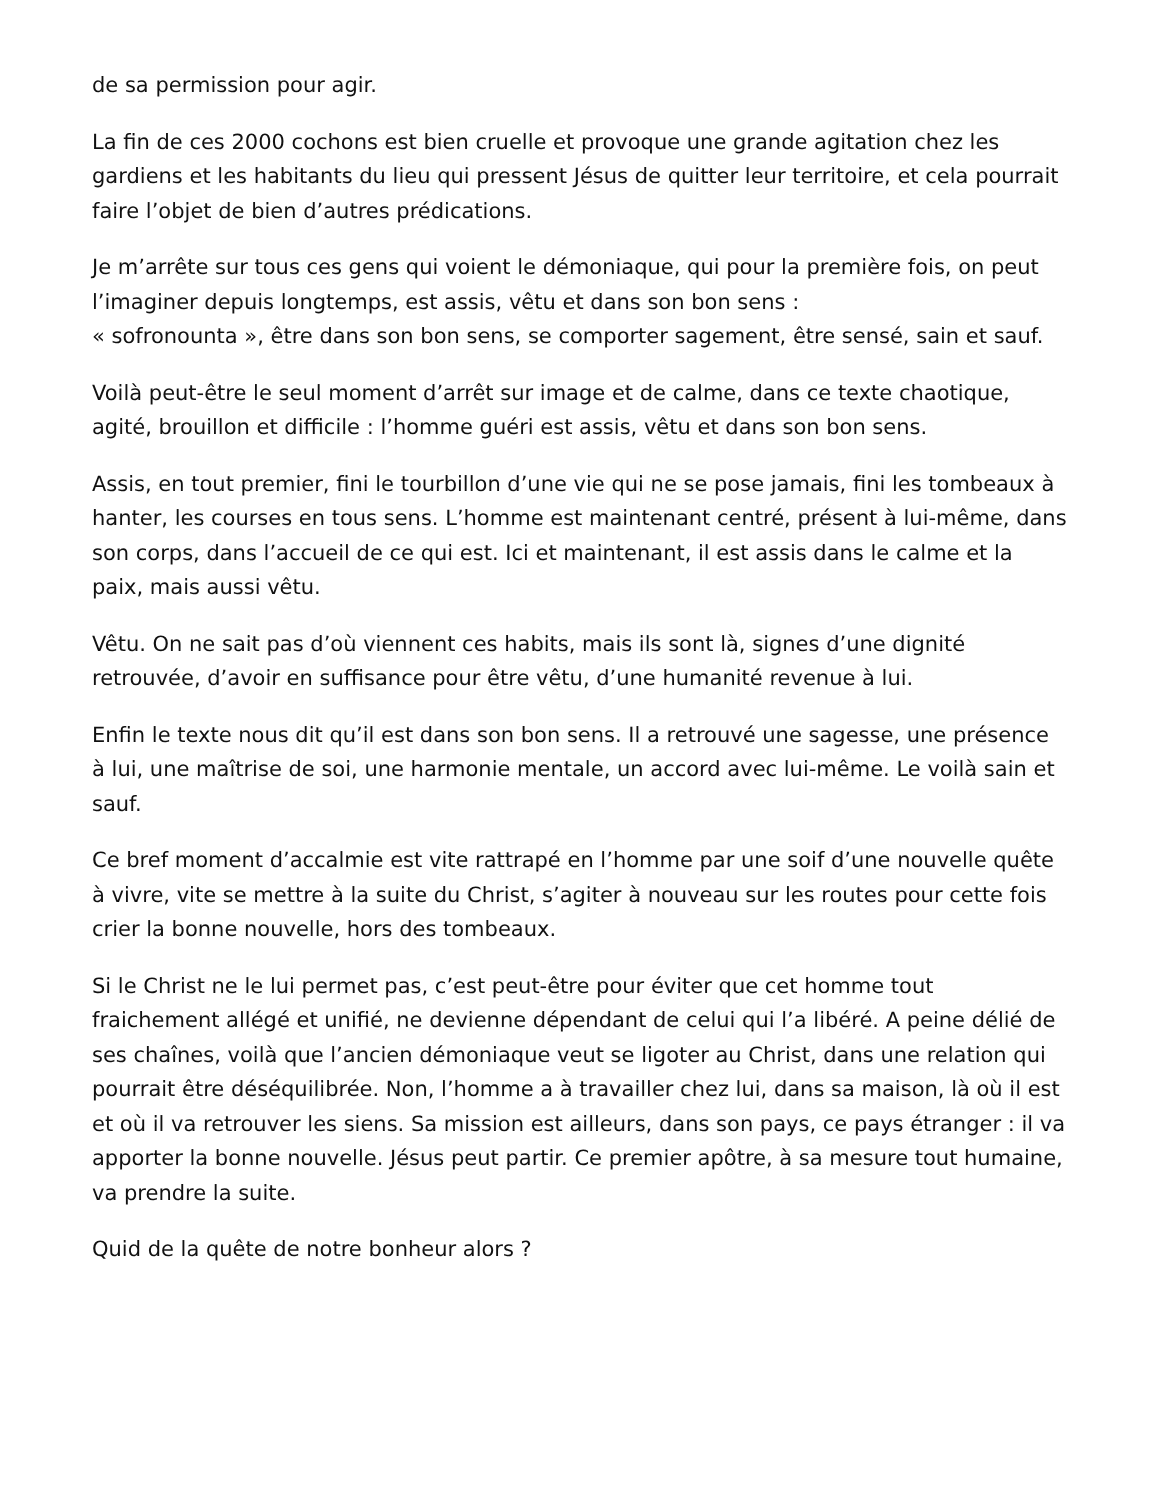de sa permission pour agir.
La fin de ces 2000 cochons est bien cruelle et provoque une grande agitation chez les gardiens et les habitants du lieu qui pressent Jésus de quitter leur territoire, et cela pourrait faire l’objet de bien d’autres prédications.
Je m’arrête sur tous ces gens qui voient le démoniaque, qui pour la première fois, on peut l’imaginer depuis longtemps, est assis, vêtu et dans son bon sens :
« sofronounta », être dans son bon sens, se comporter sagement, être sensé, sain et sauf.
Voilà peut-être le seul moment d’arrêt sur image et de calme, dans ce texte chaotique, agité, brouillon et difficile : l’homme guéri est assis, vêtu et dans son bon sens.
Assis, en tout premier, fini le tourbillon d’une vie qui ne se pose jamais, fini les tombeaux à hanter, les courses en tous sens. L’homme est maintenant centré, présent à lui-même, dans son corps, dans l’accueil de ce qui est. Ici et maintenant, il est assis dans le calme et la paix, mais aussi vêtu.
Vêtu. On ne sait pas d’où viennent ces habits, mais ils sont là, signes d’une dignité retrouvée, d’avoir en suffisance pour être vêtu, d’une humanité revenue à lui.
Enfin le texte nous dit qu’il est dans son bon sens. Il a retrouvé une sagesse, une présence à lui, une maîtrise de soi, une harmonie mentale, un accord avec lui-même. Le voilà sain et sauf.
Ce bref moment d’accalmie est vite rattrapé en l’homme par une soif d’une nouvelle quête à vivre, vite se mettre à la suite du Christ, s’agiter à nouveau sur les routes pour cette fois crier la bonne nouvelle, hors des tombeaux.
Si le Christ ne le lui permet pas, c’est peut-être pour éviter que cet homme tout fraichement allégé et unifié, ne devienne dépendant de celui qui l’a libéré. A peine délié de ses chaînes, voilà que l’ancien démoniaque veut se ligoter au Christ, dans une relation qui pourrait être déséquilibrée. Non, l’homme a à travailler chez lui, dans sa maison, là où il est et où il va retrouver les siens. Sa mission est ailleurs, dans son pays, ce pays étranger : il va apporter la bonne nouvelle. Jésus peut partir. Ce premier apôtre, à sa mesure tout humaine, va prendre la suite.
Quid de la quête de notre bonheur alors ?